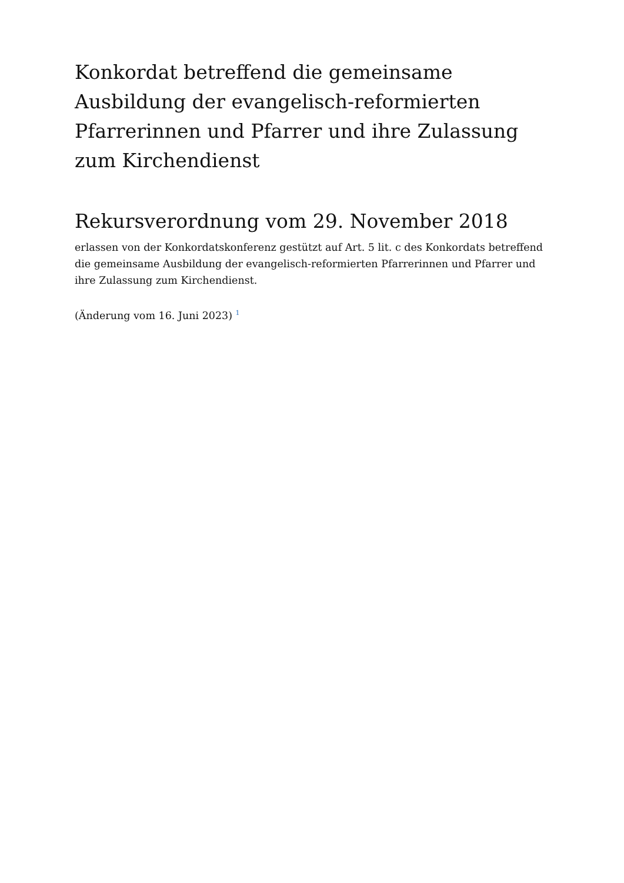Konkordat betreffend die gemeinsame Ausbildung der evangelisch-reformierten Pfarrerinnen und Pfarrer und ihre Zulassung zum Kirchendienst
Rekursverordnung vom 29. November 2018
erlassen von der Konkordatskonferenz gestützt auf Art. 5 lit. c des Konkordats betreffend die gemeinsame Ausbildung der evangelisch-reformierten Pfarrerinnen und Pfarrer und ihre Zulassung zum Kirchendienst.
(Änderung vom 16. Juni 2023) <sup>1</sup>